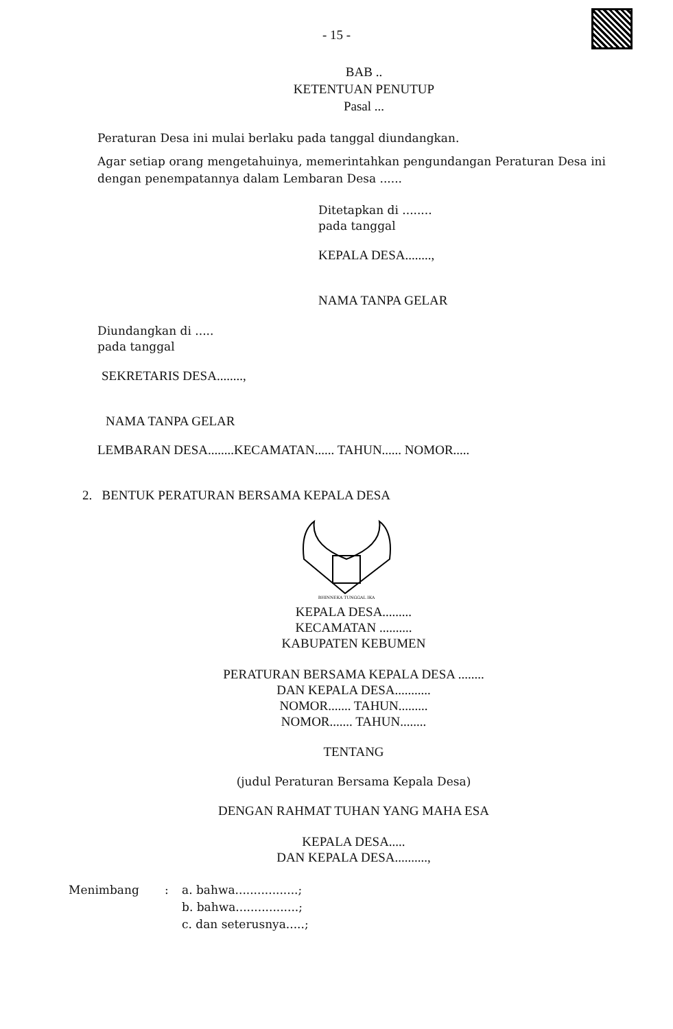- 15 -
BAB ..
KETENTUAN PENUTUP
Pasal ...
Peraturan Desa ini mulai berlaku pada tanggal diundangkan.
Agar setiap orang mengetahuinya, memerintahkan pengundangan Peraturan Desa ini dengan penempatannya dalam Lembaran Desa ......
Ditetapkan di ........
pada tanggal
KEPALA DESA........,
NAMA TANPA GELAR
Diundangkan di .....
pada tanggal
SEKRETARIS DESA........,
NAMA TANPA GELAR
LEMBARAN DESA........KECAMATAN...... TAHUN...... NOMOR.....
2. BENTUK PERATURAN BERSAMA KEPALA DESA
BHINNEKA TUNGGAL IKA
KEPALA DESA.........
KECAMATAN ..........
KABUPATEN KEBUMEN
PERATURAN BERSAMA KEPALA DESA ........
DAN KEPALA DESA...........
NOMOR....... TAHUN.........
NOMOR....... TAHUN........
TENTANG
(judul Peraturan Bersama Kepala Desa)
DENGAN RAHMAT TUHAN YANG MAHA ESA
KEPALA DESA.....
DAN KEPALA DESA..........,
Menimbang : a. bahwa.................;
b. bahwa.................;
c. dan seterusnya.....;